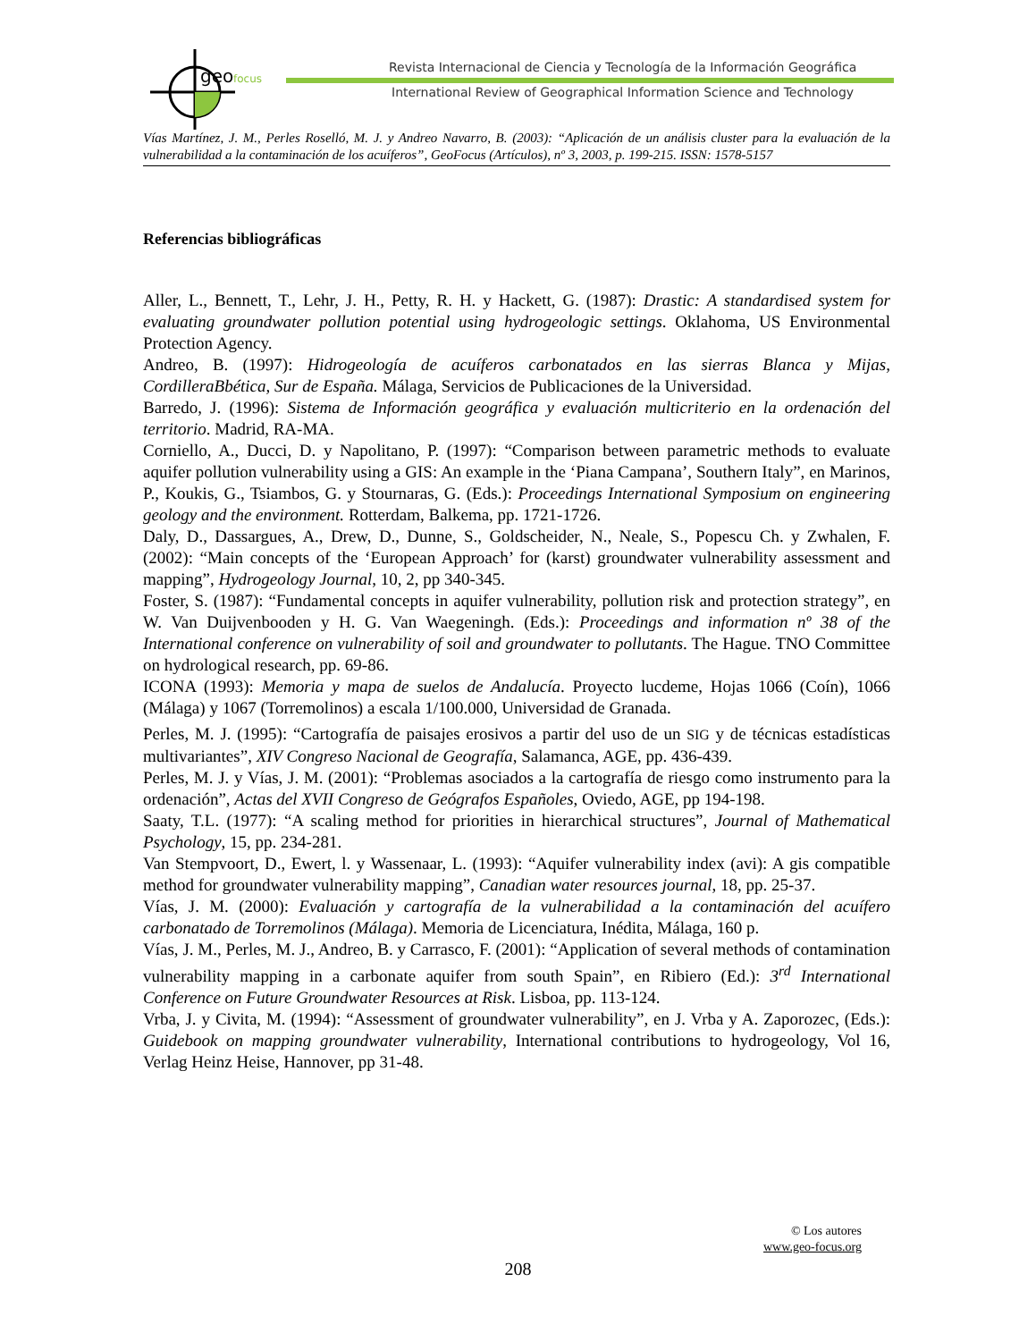geo
focus
Revista Internacional de Ciencia y Tecnología de la Información Geográfica
International Review of Geographical Information Science and Technology
Vías Martínez, J. M., Perles Roselló, M. J. y Andreo Navarro, B. (2003): “Aplicación de un análisis cluster para la evaluación de la vulnerabilidad a la contaminación de los acuíferos”, GeoFocus (Artículos), nº 3, 2003, p. 199-215. ISSN: 1578-5157
Referencias bibliográficas
Aller, L., Bennett, T., Lehr, J. H., Petty, R. H. y Hackett, G. (1987): Drastic: A standardised system for evaluating groundwater pollution potential using hydrogeologic settings. Oklahoma, US Environmental Protection Agency.
Andreo, B. (1997): Hidrogeología de acuíferos carbonatados en las sierras Blanca y Mijas, CordilleraBbética, Sur de España. Málaga, Servicios de Publicaciones de la Universidad.
Barredo, J. (1996): Sistema de Información geográfica y evaluación multicriterio en la ordenación del territorio. Madrid, RA-MA.
Corniello, A., Ducci, D. y Napolitano, P. (1997): “Comparison between parametric methods to evaluate aquifer pollution vulnerability using a GIS: An example in the ‘Piana Campana’, Southern Italy”, en Marinos, P., Koukis, G., Tsiambos, G. y Stournaras, G. (Eds.): Proceedings International Symposium on engineering geology and the environment. Rotterdam, Balkema, pp. 1721-1726.
Daly, D., Dassargues, A., Drew, D., Dunne, S., Goldscheider, N., Neale, S., Popescu Ch. y Zwhalen, F. (2002): “Main concepts of the ‘European Approach’ for (karst) groundwater vulnerability assessment and mapping”, Hydrogeology Journal, 10, 2, pp 340-345.
Foster, S. (1987): “Fundamental concepts in aquifer vulnerability, pollution risk and protection strategy”, en W. Van Duijvenbooden y H. G. Van Waegeningh. (Eds.): Proceedings and information nº 38 of the International conference on vulnerability of soil and groundwater to pollutants. The Hague. TNO Committee on hydrological research, pp. 69-86.
ICONA (1993): Memoria y mapa de suelos de Andalucía. Proyecto lucdeme, Hojas 1066 (Coín), 1066 (Málaga) y 1067 (Torremolinos) a escala 1/100.000, Universidad de Granada.
Perles, M. J. (1995): “Cartografía de paisajes erosivos a partir del uso de un SIG y de técnicas estadísticas multivariantes”, XIV Congreso Nacional de Geografía, Salamanca, AGE, pp. 436-439.
Perles, M. J. y Vías, J. M. (2001): “Problemas asociados a la cartografía de riesgo como instrumento para la ordenación”, Actas del XVII Congreso de Geógrafos Españoles, Oviedo, AGE, pp 194-198.
Saaty, T.L. (1977): “A scaling method for priorities in hierarchical structures”, Journal of Mathematical Psychology, 15, pp. 234-281.
Van Stempvoort, D., Ewert, l. y Wassenaar, L. (1993): “Aquifer vulnerability index (avi): A gis compatible method for groundwater vulnerability mapping”, Canadian water resources journal, 18, pp. 25-37.
Vías, J. M. (2000): Evaluación y cartografía de la vulnerabilidad a la contaminación del acuífero carbonatado de Torremolinos (Málaga). Memoria de Licenciatura, Inédita, Málaga, 160 p.
Vías, J. M., Perles, M. J., Andreo, B. y Carrasco, F. (2001): “Application of several methods of contamination vulnerability mapping in a carbonate aquifer from south Spain”, en Ribiero (Ed.): 3<sup>rd</sup> International Conference on Future Groundwater Resources at Risk. Lisboa, pp. 113-124.
Vrba, J. y Civita, M. (1994): “Assessment of groundwater vulnerability”, en J. Vrba y A. Zaporozec, (Eds.): Guidebook on mapping groundwater vulnerability, International contributions to hydrogeology, Vol 16, Verlag Heinz Heise, Hannover, pp 31-48.
© Los autores
www.geo-focus.org
208